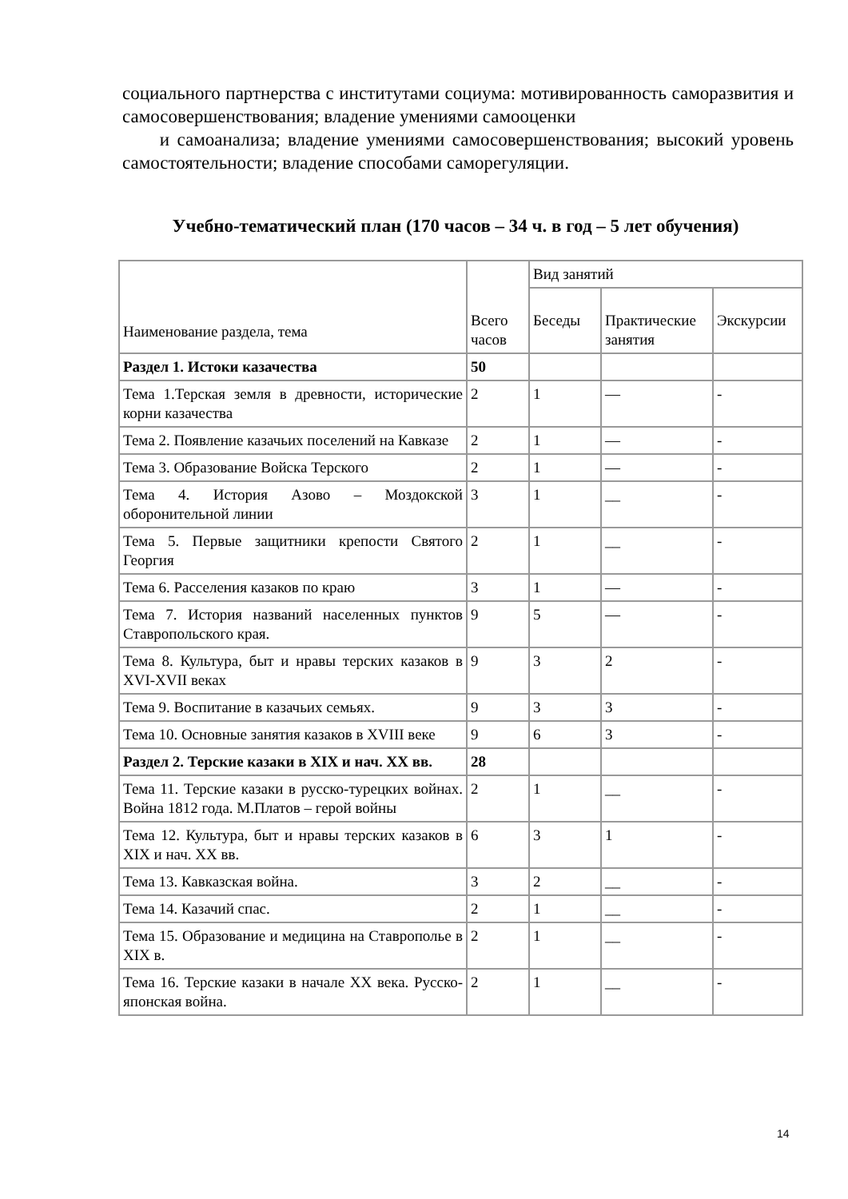социального партнерства с институтами социума: мотивированность саморазвития и самосовершенствования; владение умениями самооценки
и самоанализа; владение умениями самосовершенствования; высокий уровень самостоятельности; владение способами саморегуляции.
Учебно-тематический план (170 часов – 34 ч. в год – 5 лет обучения)
| Наименование раздела, тема | Всего часов | Вид занятий | | |
| --- | --- | --- | --- | --- |
| | | Беседы | Практические занятия | Экскурсии |
| Раздел 1. Истоки казачества | 50 | | | |
| Тема 1.Терская земля в древности, исторические корни казачества | 2 | 1 | — | - |
| Тема 2. Появление казачьих поселений на Кавказе | 2 | 1 | — | - |
| Тема 3. Образование Войска Терского | 2 | 1 | — | - |
| Тема 4. История Азово – Моздокской оборонительной линии | 3 | 1 | __ | - |
| Тема 5. Первые защитники крепости Святого Георгия | 2 | 1 | __ | - |
| Тема 6. Расселения казаков по краю | 3 | 1 | — | - |
| Тема 7. История названий населенных пунктов Ставропольского края. | 9 | 5 | — | - |
| Тема 8. Культура, быт и нравы терских казаков в XVI-XVII веках | 9 | 3 | 2 | - |
| Тема 9. Воспитание в казачьих семьях. | 9 | 3 | 3 | - |
| Тема 10. Основные занятия казаков в XVIII веке | 9 | 6 | 3 | - |
| Раздел 2. Терские казаки в XIX и нач. XX вв. | 28 | | | |
| Тема 11. Терские казаки в русско-турецких войнах. Война 1812 года. М.Платов – герой войны | 2 | 1 | __ | - |
| Тема 12. Культура, быт и нравы терских казаков в XIX и нач. XX вв. | 6 | 3 | 1 | - |
| Тема 13. Кавказская война. | 3 | 2 | __ | - |
| Тема 14. Казачий спас. | 2 | 1 | __ | - |
| Тема 15. Образование и медицина на Ставрополье в XIX в. | 2 | 1 | __ | - |
| Тема 16. Терские казаки в начале XX века. Русско-японская война. | 2 | 1 | __ | - |
14